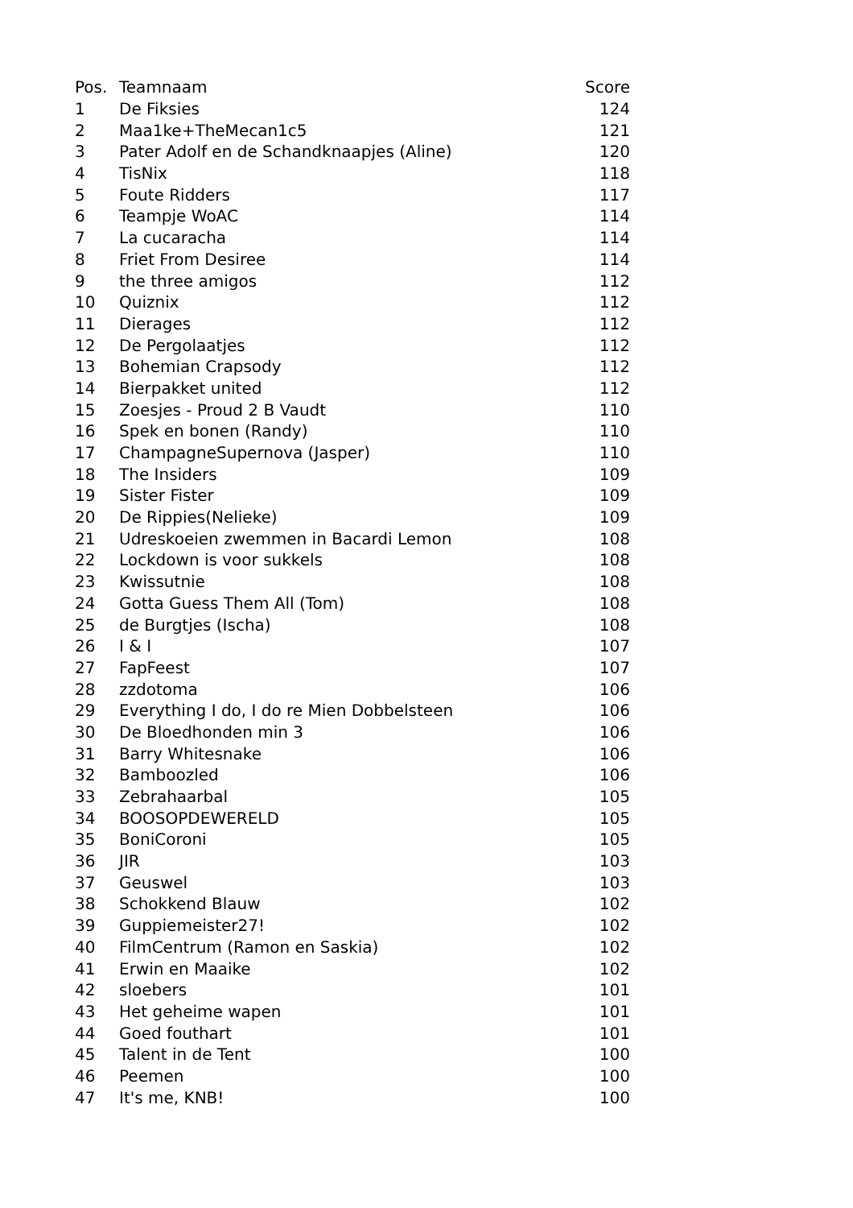| Pos. | Teamnaam | Score |
| --- | --- | --- |
| 1 | De Fiksies | 124 |
| 2 | Maa1ke+TheMecan1c5 | 121 |
| 3 | Pater Adolf en de Schandknaapjes (Aline) | 120 |
| 4 | TisNix | 118 |
| 5 | Foute Ridders | 117 |
| 6 | Teampje WoAC | 114 |
| 7 | La cucaracha | 114 |
| 8 | Friet From Desiree | 114 |
| 9 | the three amigos | 112 |
| 10 | Quiznix | 112 |
| 11 | Dierages | 112 |
| 12 | De Pergolaatjes | 112 |
| 13 | Bohemian Crapsody | 112 |
| 14 | Bierpakket united | 112 |
| 15 | Zoesjes - Proud 2 B Vaudt | 110 |
| 16 | Spek en bonen (Randy) | 110 |
| 17 | ChampagneSupernova (Jasper) | 110 |
| 18 | The Insiders | 109 |
| 19 | Sister Fister | 109 |
| 20 | De Rippies(Nelieke) | 109 |
| 21 | Udreskoeien zwemmen in Bacardi Lemon | 108 |
| 22 | Lockdown is voor sukkels | 108 |
| 23 | Kwissutnie | 108 |
| 24 | Gotta Guess Them All (Tom) | 108 |
| 25 | de Burgtjes (Ischa) | 108 |
| 26 | I & I | 107 |
| 27 | FapFeest | 107 |
| 28 | zzdotoma | 106 |
| 29 | Everything I do, I do re Mien Dobbelsteen | 106 |
| 30 | De Bloedhonden min 3 | 106 |
| 31 | Barry Whitesnake | 106 |
| 32 | Bamboozled | 106 |
| 33 | Zebrahaarbal | 105 |
| 34 | BOOSOPDEWERELD | 105 |
| 35 | BoniCoroni | 105 |
| 36 | JIR | 103 |
| 37 | Geuswel | 103 |
| 38 | Schokkend Blauw | 102 |
| 39 | Guppiemeister27! | 102 |
| 40 | FilmCentrum (Ramon en Saskia) | 102 |
| 41 | Erwin en Maaike | 102 |
| 42 | sloebers | 101 |
| 43 | Het geheime wapen | 101 |
| 44 | Goed fouthart | 101 |
| 45 | Talent in de Tent | 100 |
| 46 | Peemen | 100 |
| 47 | It's me, KNB! | 100 |